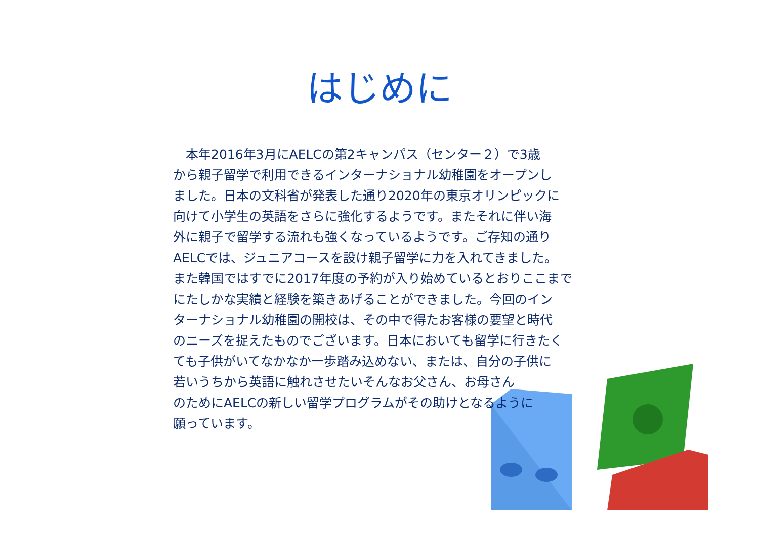はじめに
　本年2016年3月にAELCの第2キャンパス（センター２）で3歳
から親子留学で利用できるインターナショナル幼稚園をオープンし
ました。日本の文科省が発表した通り2020年の東京オリンピックに
向けて小学生の英語をさらに強化するようです。またそれに伴い海
外に親子で留学する流れも強くなっているようです。ご存知の通り
AELCでは、ジュニアコースを設け親子留学に力を入れてきました。
また韓国ではすでに2017年度の予約が入り始めているとおりここまで
にたしかな実績と経験を築きあげることができました。今回のイン
ターナショナル幼稚園の開校は、その中で得たお客様の要望と時代
のニーズを捉えたものでございます。日本においても留学に行きたく
ても子供がいてなかなか一歩踏み込めない、または、自分の子供に
若いうちから英語に触れさせたいそんなお父さん、お母さん
のためにAELCの新しい留学プログラムがその助けとなるように
願っています。